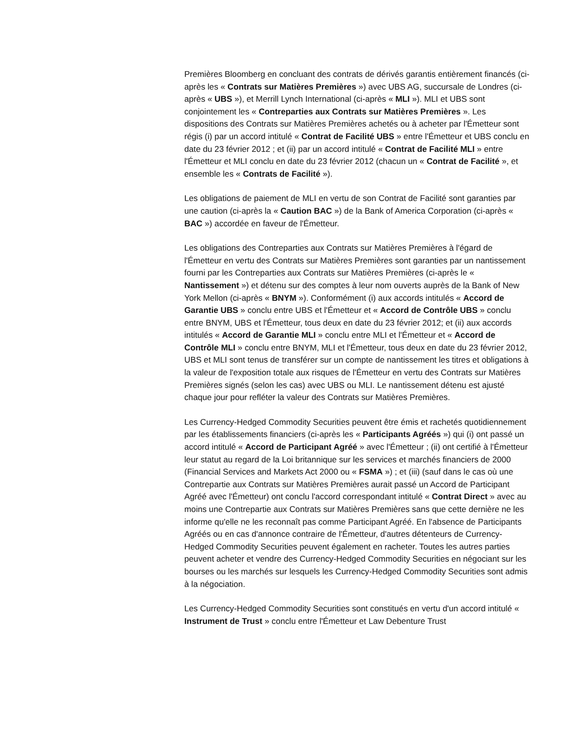Premières Bloomberg en concluant des contrats de dérivés garantis entièrement financés (ci-après les « Contrats sur Matières Premières ») avec UBS AG, succursale de Londres (ci-après « UBS »), et Merrill Lynch International (ci-après « MLI »). MLI et UBS sont conjointement les « Contreparties aux Contrats sur Matières Premières ». Les dispositions des Contrats sur Matières Premières achetés ou à acheter par l'Émetteur sont régis (i) par un accord intitulé « Contrat de Facilité UBS » entre l'Émetteur et UBS conclu en date du 23 février 2012 ; et (ii) par un accord intitulé « Contrat de Facilité MLI » entre l'Émetteur et MLI conclu en date du 23 février 2012 (chacun un « Contrat de Facilité », et ensemble les « Contrats de Facilité »).
Les obligations de paiement de MLI en vertu de son Contrat de Facilité sont garanties par une caution (ci-après la « Caution BAC ») de la Bank of America Corporation (ci-après « BAC ») accordée en faveur de l'Émetteur.
Les obligations des Contreparties aux Contrats sur Matières Premières à l'égard de l'Émetteur en vertu des Contrats sur Matières Premières sont garanties par un nantissement fourni par les Contreparties aux Contrats sur Matières Premières (ci-après le « Nantissement ») et détenu sur des comptes à leur nom ouverts auprès de la Bank of New York Mellon (ci-après « BNYM »). Conformément (i) aux accords intitulés « Accord de Garantie UBS » conclu entre UBS et l'Émetteur et « Accord de Contrôle UBS » conclu entre BNYM, UBS et l'Émetteur, tous deux en date du 23 février 2012; et (ii) aux accords intitulés « Accord de Garantie MLI » conclu entre MLI et l'Émetteur et « Accord de Contrôle MLI » conclu entre BNYM, MLI et l'Émetteur, tous deux en date du 23 février 2012, UBS et MLI sont tenus de transférer sur un compte de nantissement les titres et obligations à la valeur de l'exposition totale aux risques de l'Émetteur en vertu des Contrats sur Matières Premières signés (selon les cas) avec UBS ou MLI. Le nantissement détenu est ajusté chaque jour pour refléter la valeur des Contrats sur Matières Premières.
Les Currency-Hedged Commodity Securities peuvent être émis et rachetés quotidiennement par les établissements financiers (ci-après les « Participants Agréés ») qui (i) ont passé un accord intitulé « Accord de Participant Agréé » avec l'Émetteur ; (ii) ont certifié à l'Émetteur leur statut au regard de la Loi britannique sur les services et marchés financiers de 2000 (Financial Services and Markets Act 2000 ou « FSMA ») ; et (iii) (sauf dans le cas où une Contrepartie aux Contrats sur Matières Premières aurait passé un Accord de Participant Agréé avec l'Émetteur) ont conclu l'accord correspondant intitulé « Contrat Direct » avec au moins une Contrepartie aux Contrats sur Matières Premières sans que cette dernière ne les informe qu'elle ne les reconnaît pas comme Participant Agréé. En l'absence de Participants Agréés ou en cas d'annonce contraire de l'Émetteur, d'autres détenteurs de Currency-Hedged Commodity Securities peuvent également en racheter. Toutes les autres parties peuvent acheter et vendre des Currency-Hedged Commodity Securities en négociant sur les bourses ou les marchés sur lesquels les Currency-Hedged Commodity Securities sont admis à la négociation.
Les Currency-Hedged Commodity Securities sont constitués en vertu d'un accord intitulé « Instrument de Trust » conclu entre l'Émetteur et Law Debenture Trust